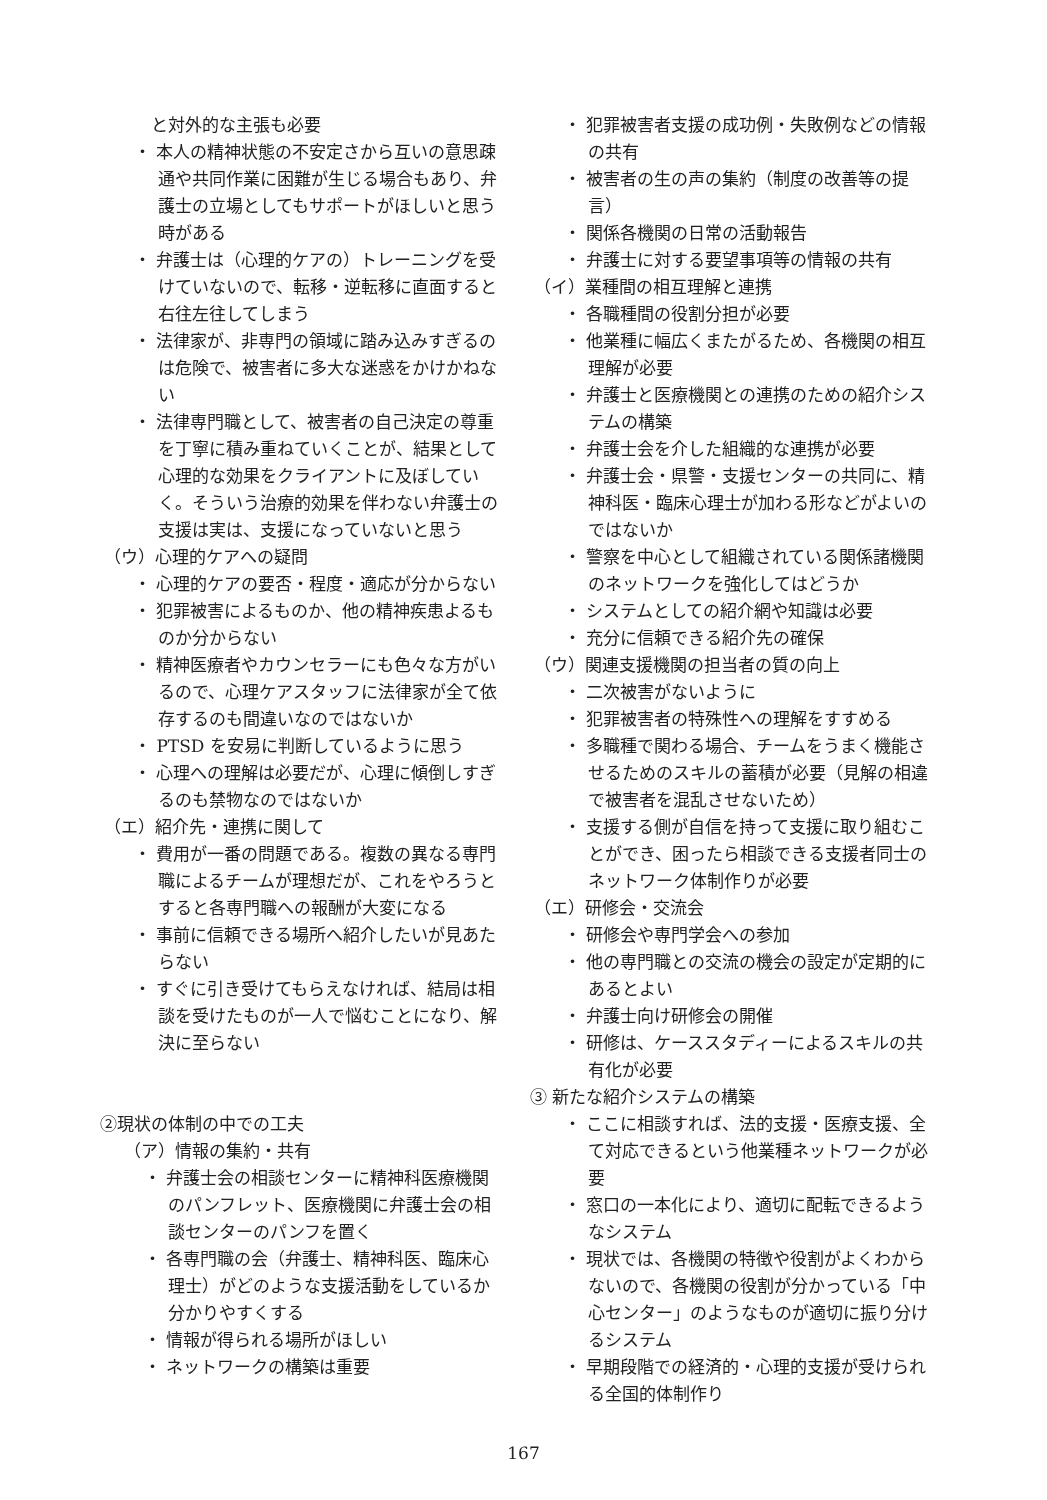と対外的な主張も必要
・ 本人の精神状態の不安定さから互いの意思疎通や共同作業に困難が生じる場合もあり、弁護士の立場としてもサポートがほしいと思う時がある
・ 弁護士は（心理的ケアの）トレーニングを受けていないので、転移・逆転移に直面すると右往左往してしまう
・ 法律家が、非専門の領域に踏み込みすぎるのは危険で、被害者に多大な迷惑をかけかねない
・ 法律専門職として、被害者の自己決定の尊重を丁寧に積み重ねていくことが、結果として心理的な効果をクライアントに及ぼしていく。そういう治療的効果を伴わない弁護士の支援は実は、支援になっていないと思う
（ウ）心理的ケアへの疑問
・ 心理的ケアの要否・程度・適応が分からない
・ 犯罪被害によるものか、他の精神疾患よるものか分からない
・ 精神医療者やカウンセラーにも色々な方がいるので、心理ケアスタッフに法律家が全て依存するのも間違いなのではないか
・ PTSD を安易に判断しているように思う
・ 心理への理解は必要だが、心理に傾倒しすぎるのも禁物なのではないか
（エ）紹介先・連携に関して
・ 費用が一番の問題である。複数の異なる専門職によるチームが理想だが、これをやろうとすると各専門職への報酬が大変になる
・ 事前に信頼できる場所へ紹介したいが見あたらない
・ すぐに引き受けてもらえなければ、結局は相談を受けたものが一人で悩むことになり、解決に至らない
②現状の体制の中での工夫
（ア）情報の集約・共有
・ 弁護士会の相談センターに精神科医療機関のパンフレット、医療機関に弁護士会の相談センターのパンフを置く
・ 各専門職の会（弁護士、精神科医、臨床心理士）がどのような支援活動をしているか分かりやすくする
・ 情報が得られる場所がほしい
・ ネットワークの構築は重要
・ 犯罪被害者支援の成功例・失敗例などの情報の共有
・ 被害者の生の声の集約（制度の改善等の提言）
・ 関係各機関の日常の活動報告
・ 弁護士に対する要望事項等の情報の共有
（イ）業種間の相互理解と連携
・ 各職種間の役割分担が必要
・ 他業種に幅広くまたがるため、各機関の相互理解が必要
・ 弁護士と医療機関との連携のための紹介システムの構築
・ 弁護士会を介した組織的な連携が必要
・ 弁護士会・県警・支援センターの共同に、精神科医・臨床心理士が加わる形などがよいのではないか
・ 警察を中心として組織されている関係諸機関のネットワークを強化してはどうか
・ システムとしての紹介網や知識は必要
・ 充分に信頼できる紹介先の確保
（ウ）関連支援機関の担当者の質の向上
・ 二次被害がないように
・ 犯罪被害者の特殊性への理解をすすめる
・ 多職種で関わる場合、チームをうまく機能させるためのスキルの蓄積が必要（見解の相違で被害者を混乱させないため）
・ 支援する側が自信を持って支援に取り組むことができ、困ったら相談できる支援者同士のネットワーク体制作りが必要
（エ）研修会・交流会
・ 研修会や専門学会への参加
・ 他の専門職との交流の機会の設定が定期的にあるとよい
・ 弁護士向け研修会の開催
・ 研修は、ケーススタディーによるスキルの共有化が必要
③ 新たな紹介システムの構築
・ ここに相談すれば、法的支援・医療支援、全て対応できるという他業種ネットワークが必要
・ 窓口の一本化により、適切に配転できるようなシステム
・ 現状では、各機関の特徴や役割がよくわからないので、各機関の役割が分かっている「中心センター」のようなものが適切に振り分けるシステム
・ 早期段階での経済的・心理的支援が受けられる全国的体制作り
167